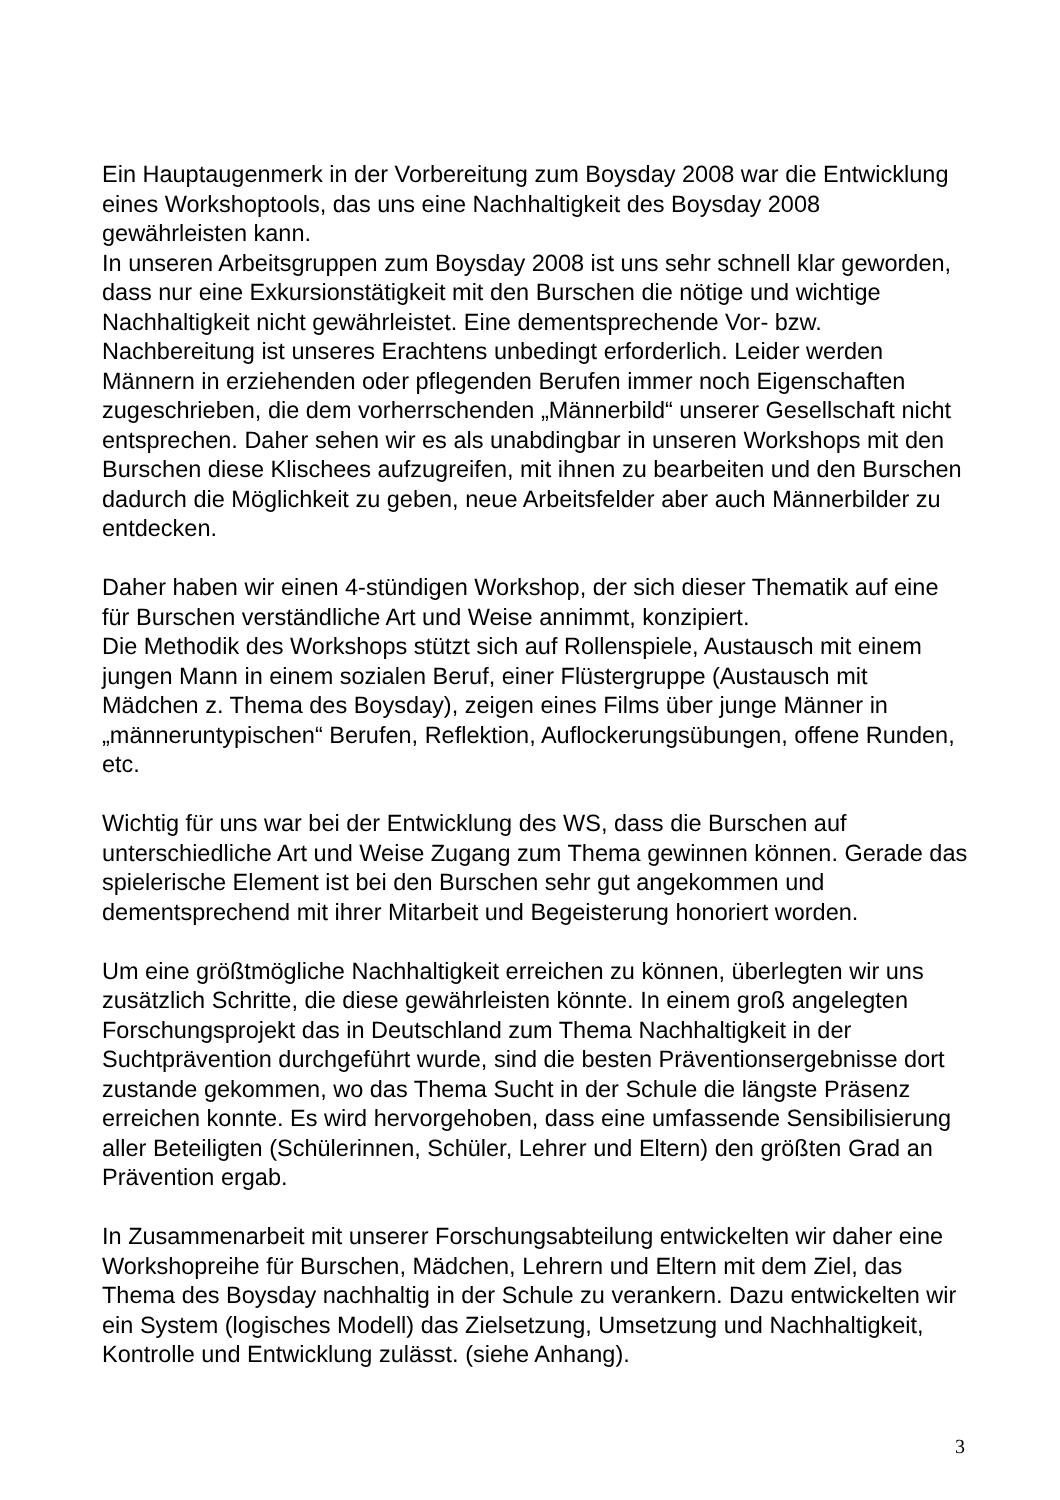Ein Hauptaugenmerk in der Vorbereitung zum Boysday 2008 war die Entwicklung eines Workshoptools, das uns eine Nachhaltigkeit des Boysday 2008 gewährleisten kann.
In unseren Arbeitsgruppen zum Boysday 2008 ist uns sehr schnell klar geworden, dass nur eine Exkursionstätigkeit mit den Burschen die nötige und wichtige Nachhaltigkeit nicht gewährleistet. Eine dementsprechende Vor- bzw. Nachbereitung ist unseres Erachtens unbedingt erforderlich. Leider werden Männern in erziehenden oder pflegenden Berufen immer noch Eigenschaften zugeschrieben, die dem vorherrschenden „Männerbild“ unserer Gesellschaft nicht entsprechen. Daher sehen wir es als unabdingbar in unseren Workshops mit den Burschen diese Klischees aufzugreifen, mit ihnen zu bearbeiten und den Burschen dadurch die Möglichkeit zu geben, neue Arbeitsfelder aber auch Männerbilder zu entdecken.
Daher haben wir einen 4-stündigen Workshop, der sich dieser Thematik auf eine für Burschen verständliche Art und Weise annimmt, konzipiert.
Die Methodik des Workshops stützt sich auf Rollenspiele, Austausch mit einem jungen Mann in einem sozialen Beruf, einer Flüstergruppe (Austausch mit Mädchen z. Thema des Boysday), zeigen eines Films über junge Männer in „männeruntypischen“ Berufen, Reflektion, Auflockerungsübungen, offene Runden, etc.
Wichtig für uns war bei der Entwicklung des WS, dass die Burschen auf unterschiedliche Art und Weise Zugang zum Thema gewinnen können. Gerade das spielerische Element ist bei den Burschen sehr gut angekommen und dementsprechend mit ihrer Mitarbeit und Begeisterung honoriert worden.
Um eine größtmögliche Nachhaltigkeit erreichen zu können, überlegten wir uns zusätzlich Schritte, die diese gewährleisten könnte. In einem groß angelegten Forschungsprojekt das in Deutschland zum Thema Nachhaltigkeit in der Suchtprävention durchgeführt wurde, sind die besten Präventionsergebnisse dort zustande gekommen, wo das Thema Sucht in der Schule die längste Präsenz erreichen konnte. Es wird hervorgehoben, dass eine umfassende Sensibilisierung aller Beteiligten (Schülerinnen, Schüler, Lehrer und Eltern) den größten Grad an Prävention ergab.
In Zusammenarbeit mit unserer Forschungsabteilung entwickelten wir daher eine Workshopreihe für Burschen, Mädchen, Lehrern und Eltern mit dem Ziel, das Thema des Boysday nachhaltig in der Schule zu verankern. Dazu entwickelten wir ein System (logisches Modell) das Zielsetzung, Umsetzung und Nachhaltigkeit, Kontrolle und Entwicklung zulässt. (siehe Anhang).
3